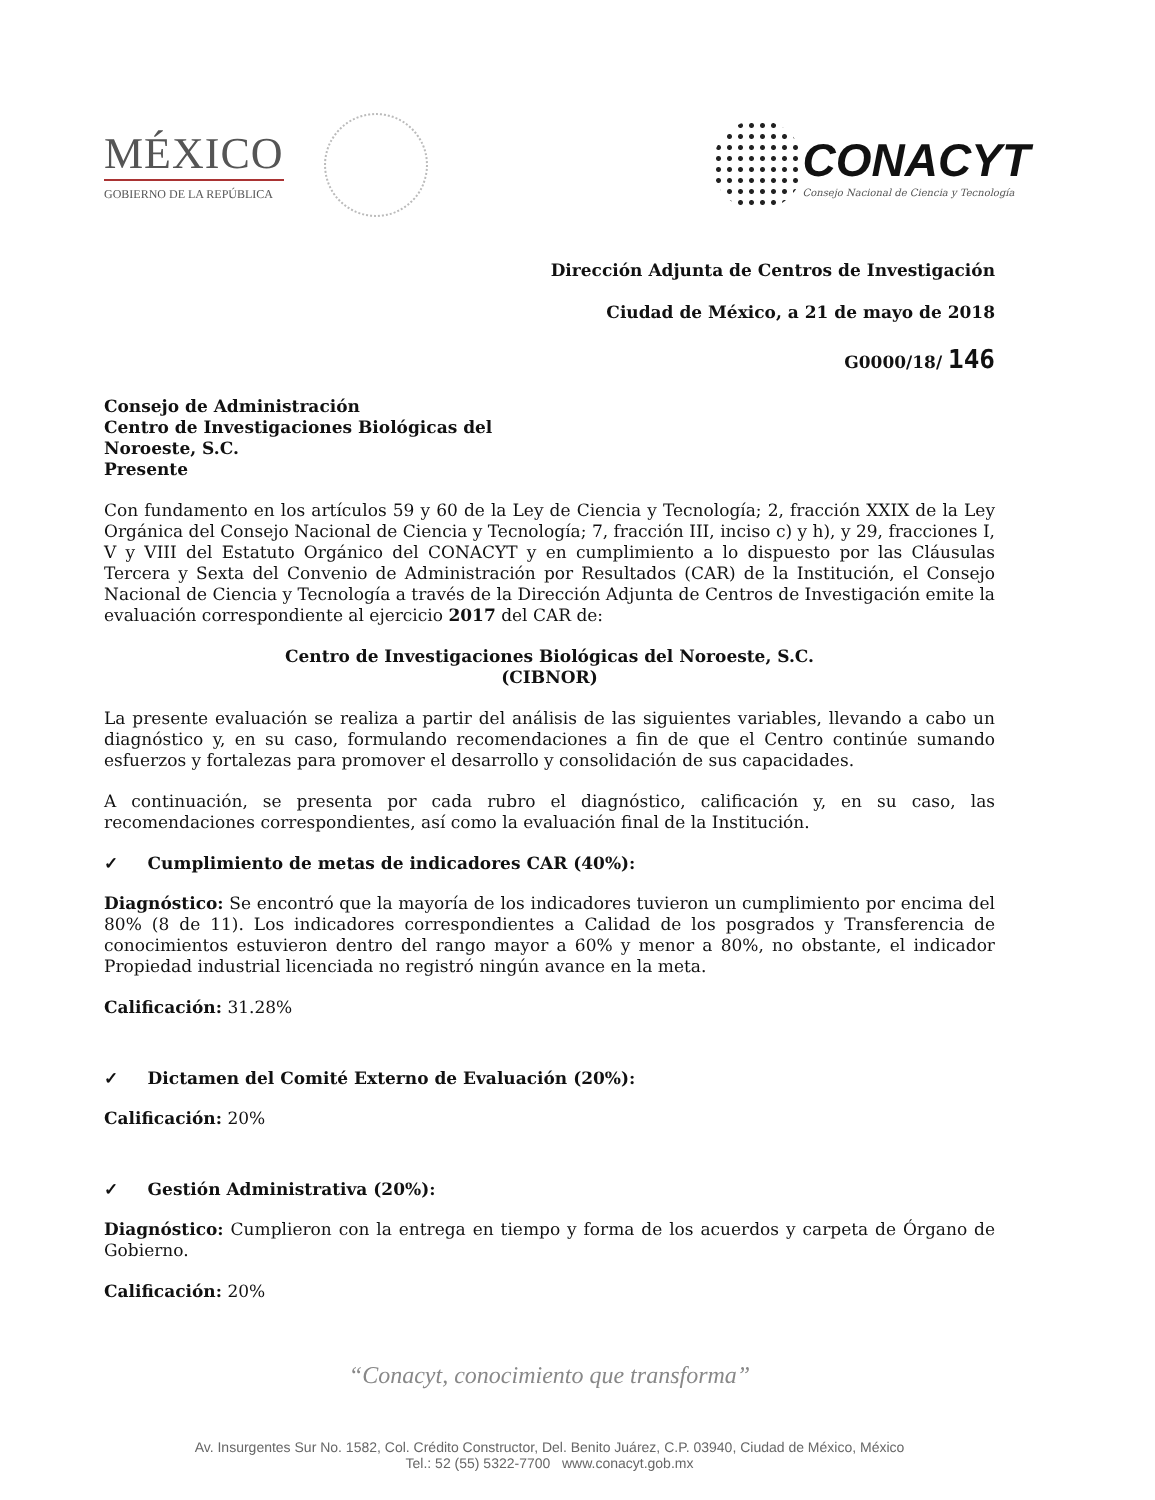MÉXICO
GOBIERNO DE LA REPÚBLICA
CONACYT
Consejo Nacional de Ciencia y Tecnología
Dirección Adjunta de Centros de Investigación
Ciudad de México, a 21 de mayo de 2018
G0000/18/ 146
Consejo de Administración
Centro de Investigaciones Biológicas del
Noroeste, S.C.
Presente
Con fundamento en los artículos 59 y 60 de la Ley de Ciencia y Tecnología; 2, fracción XXIX de la Ley Orgánica del Consejo Nacional de Ciencia y Tecnología; 7, fracción III, inciso c) y h), y 29, fracciones I, V y VIII del Estatuto Orgánico del CONACYT y en cumplimiento a lo dispuesto por las Cláusulas Tercera y Sexta del Convenio de Administración por Resultados (CAR) de la Institución, el Consejo Nacional de Ciencia y Tecnología a través de la Dirección Adjunta de Centros de Investigación emite la evaluación correspondiente al ejercicio 2017 del CAR de:
Centro de Investigaciones Biológicas del Noroeste, S.C.
(CIBNOR)
La presente evaluación se realiza a partir del análisis de las siguientes variables, llevando a cabo un diagnóstico y, en su caso, formulando recomendaciones a fin de que el Centro continúe sumando esfuerzos y fortalezas para promover el desarrollo y consolidación de sus capacidades.
A continuación, se presenta por cada rubro el diagnóstico, calificación y, en su caso, las recomendaciones correspondientes, así como la evaluación final de la Institución.
✓ Cumplimiento de metas de indicadores CAR (40%):
Diagnóstico: Se encontró que la mayoría de los indicadores tuvieron un cumplimiento por encima del 80% (8 de 11). Los indicadores correspondientes a Calidad de los posgrados y Transferencia de conocimientos estuvieron dentro del rango mayor a 60% y menor a 80%, no obstante, el indicador Propiedad industrial licenciada no registró ningún avance en la meta.
Calificación: 31.28%
✓ Dictamen del Comité Externo de Evaluación (20%):
Calificación: 20%
✓ Gestión Administrativa (20%):
Diagnóstico: Cumplieron con la entrega en tiempo y forma de los acuerdos y carpeta de Órgano de Gobierno.
Calificación: 20%
“Conacyt, conocimiento que transforma”
Av. Insurgentes Sur No. 1582, Col. Crédito Constructor, Del. Benito Juárez, C.P. 03940, Ciudad de México, México
Tel.: 52 (55) 5322-7700 www.conacyt.gob.mx